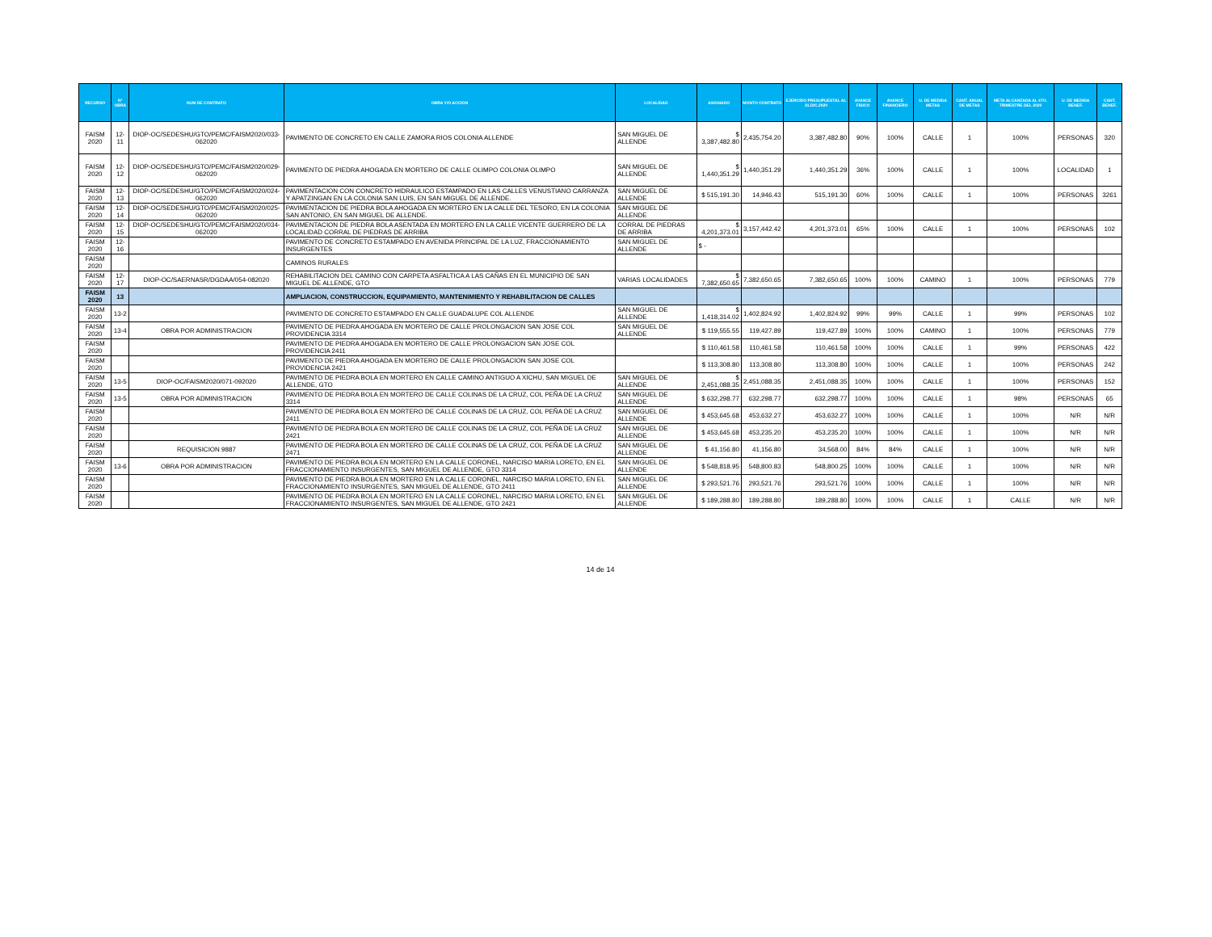| RECURSO | N° OBRA | NUM DE CONTRATO | OBRA Y/O ACCION | LOCALIDAD | ASIGNADO | MONTO CONTRATO | EJERCIDO PRESUPUESTAL AL 31.DIC.2020 | AVANCE FISICO | AVANCE FINANCIERO | U. DE MEDIDA METAS | CANT. ANUAL DE METAS | META ALCANZADA AL 4TO. TRIMESTRE DEL 2020 | U. DE MEDIDA BENEF. | CANT. BENEF. |
| --- | --- | --- | --- | --- | --- | --- | --- | --- | --- | --- | --- | --- | --- | --- |
| FAISM 2020 | 12-11 | DIOP-OC/SEDESHU/GTO/PEMC/FAISM2020/033-062020 | PAVIMENTO DE CONCRETO EN CALLE ZAMORA RIOS COLONIA ALLENDE | SAN MIGUEL DE ALLENDE | $ 3,387,482.80 | 2,435,754.20 | 3,387,482.80 | 90% | 100% | CALLE | 1 | 100% | PERSONAS | 320 |
| FAISM 2020 | 12-12 | DIOP-OC/SEDESHU/GTO/PEMC/FAISM2020/029-062020 | PAVIMENTO DE PIEDRA AHOGADA EN MORTERO DE CALLE OLIMPO COLONIA OLIMPO | SAN MIGUEL DE ALLENDE | $ 1,440,351.29 | 1,440,351.29 | 1,440,351.29 | 36% | 100% | CALLE | 1 | 100% | LOCALIDAD | 1 |
| FAISM 2020 | 12-13 | DIOP-OC/SEDESHU/GTO/PEMC/FAISM2020/024-062020 | PAVIMENTACION CON CONCRETO HIDRAULICO ESTAMPADO EN LAS CALLES VENUSTIANO CARRANZA Y APATZINGAN EN LA COLONIA SAN LUIS, EN SAN MIGUEL DE ALLENDE. | SAN MIGUEL DE ALLENDE | $ 515,191.30 | 14,946.43 | 515,191.30 | 60% | 100% | CALLE | 1 | 100% | PERSONAS | 3261 |
| FAISM 2020 | 12-14 | DIOP-OC/SEDESHU/GTO/PEMC/FAISM2020/025-062020 | PAVIMENTACION DE PIEDRA BOLA AHOGADA EN MORTERO EN LA CALLE DEL TESORO, EN LA COLONIA SAN ANTONIO, EN SAN MIGUEL DE ALLENDE. | SAN MIGUEL DE ALLENDE | | | | | | | | | | |
| FAISM 2020 | 12-15 | DIOP-OC/SEDESHU/GTO/PEMC/FAISM2020/034-062020 | PAVIMENTACION DE PIEDRA BOLA ASENTADA EN MORTERO EN LA CALLE VICENTE GUERRERO DE LA LOCALIDAD CORRAL DE PIEDRAS DE ARRIBA | CORRAL DE PIEDRAS DE ARRIBA | $ 4,201,373.01 | 3,157,442.42 | 4,201,373.01 | 65% | 100% | CALLE | 1 | 100% | PERSONAS | 102 |
| FAISM 2020 | 12-16 | | PAVIMENTO DE CONCRETO ESTAMPADO EN AVENIDA PRINCIPAL DE LA LUZ, FRACCIONAMIENTO INSURGENTES | SAN MIGUEL DE ALLENDE | $ - | | | | | | | | | |
| FAISM 2020 | | | CAMINOS RURALES | | | | | | | | | | | |
| FAISM 2020 | 12-17 | DIOP-OC/SAERNASR/DGDAA/054-082020 | REHABILITACION DEL CAMINO CON CARPETA ASFALTICA A LAS CAÑAS EN EL MUNICIPIO DE SAN MIGUEL DE ALLENDE, GTO | VARIAS LOCALIDADES | $ 7,382,650.65 | 7,382,650.65 | 7,382,650.65 | 100% | 100% | CAMINO | 1 | 100% | PERSONAS | 779 |
| FAISM 2020 | 13 | | AMPLIACION, CONSTRUCCION, EQUIPAMIENTO, MANTENIMIENTO Y REHABILITACION DE CALLES | | | | | | | | | | | |
| FAISM 2020 | 13-2 | | PAVIMENTO DE CONCRETO ESTAMPADO EN CALLE GUADALUPE COL ALLENDE | SAN MIGUEL DE ALLENDE | $ 1,418,314.02 | 1,402,824.92 | 1,402,824.92 | 99% | 99% | CALLE | 1 | 99% | PERSONAS | 102 |
| FAISM 2020 | 13-4 | OBRA POR ADMINISTRACION | PAVIMENTO DE PIEDRA AHOGADA EN MORTERO DE CALLE PROLONGACION SAN JOSE COL PROVIDENCIA 3314 | SAN MIGUEL DE ALLENDE | $ 119,555.55 | 119,427.89 | 119,427.89 | 100% | 100% | CAMINO | 1 | 100% | PERSONAS | 779 |
| FAISM 2020 | | | PAVIMENTO DE PIEDRA AHOGADA EN MORTERO DE CALLE PROLONGACION SAN JOSE COL PROVIDENCIA 2411 | | $ 110,461.58 | 110,461.58 | 110,461.58 | 100% | 100% | CALLE | 1 | 99% | PERSONAS | 422 |
| FAISM 2020 | | | PAVIMENTO DE PIEDRA AHOGADA EN MORTERO DE CALLE PROLONGACION SAN JOSE COL PROVIDENCIA 2421 | | $ 113,308.80 | 113,308.80 | 113,308.80 | 100% | 100% | CALLE | 1 | 100% | PERSONAS | 242 |
| FAISM 2020 | 13-5 | DIOP-OC/FAISM2020/071-092020 | PAVIMENTO DE PIEDRA BOLA EN MORTERO EN CALLE CAMINO ANTIGUO A XICHU, SAN MIGUEL DE ALLENDE, GTO | SAN MIGUEL DE ALLENDE | $ 2,451,088.35 | 2,451,088.35 | 2,451,088.35 | 100% | 100% | CALLE | 1 | 100% | PERSONAS | 152 |
| FAISM 2020 | 13-5 | OBRA POR ADMINISTRACION | PAVIMENTO DE PIEDRA BOLA EN MORTERO DE CALLE COLINAS DE LA CRUZ, COL PEÑA DE LA CRUZ 3314 | SAN MIGUEL DE ALLENDE | $ 632,298.77 | 632,298.77 | 632,298.77 | 100% | 100% | CALLE | 1 | 98% | PERSONAS | 65 |
| FAISM 2020 | | | PAVIMENTO DE PIEDRA BOLA EN MORTERO DE CALLE COLINAS DE LA CRUZ, COL PEÑA DE LA CRUZ 2411 | SAN MIGUEL DE ALLENDE | $ 453,645.68 | 453,632.27 | 453,632.27 | 100% | 100% | CALLE | 1 | 100% | N/R | N/R |
| FAISM 2020 | | | PAVIMENTO DE PIEDRA BOLA EN MORTERO DE CALLE COLINAS DE LA CRUZ, COL PEÑA DE LA CRUZ 2421 | SAN MIGUEL DE ALLENDE | $ 453,645.68 | 453,235.20 | 453,235.20 | 100% | 100% | CALLE | 1 | 100% | N/R | N/R |
| FAISM 2020 | | REQUISICION 9887 | PAVIMENTO DE PIEDRA BOLA EN MORTERO DE CALLE COLINAS DE LA CRUZ, COL PEÑA DE LA CRUZ 2471 | SAN MIGUEL DE ALLENDE | $ 41,156.80 | 41,156.80 | 34,568.00 | 84% | 84% | CALLE | 1 | 100% | N/R | N/R |
| FAISM 2020 | 13-6 | OBRA POR ADMINISTRACION | PAVIMENTO DE PIEDRA BOLA EN MORTERO EN LA CALLE CORONEL, NARCISO MARIA LORETO, EN EL FRACCIONAMIENTO INSURGENTES, SAN MIGUEL DE ALLENDE, GTO 3314 | SAN MIGUEL DE ALLENDE | $ 548,818.95 | 548,800.83 | 548,800.25 | 100% | 100% | CALLE | 1 | 100% | N/R | N/R |
| FAISM 2020 | | | PAVIMENTO DE PIEDRA BOLA EN MORTERO EN LA CALLE CORONEL, NARCISO MARIA LORETO, EN EL FRACCIONAMIENTO INSURGENTES, SAN MIGUEL DE ALLENDE, GTO 2411 | SAN MIGUEL DE ALLENDE | $ 293,521.76 | 293,521.76 | 293,521.76 | 100% | 100% | CALLE | 1 | 100% | N/R | N/R |
| FAISM 2020 | | | PAVIMENTO DE PIEDRA BOLA EN MORTERO EN LA CALLE CORONEL, NARCISO MARIA LORETO, EN EL FRACCIONAMIENTO INSURGENTES, SAN MIGUEL DE ALLENDE, GTO 2421 | SAN MIGUEL DE ALLENDE | $ 189,288.80 | 189,288.80 | 189,288.80 | 100% | 100% | CALLE | 1 | CALLE | N/R | N/R |
14 de 14